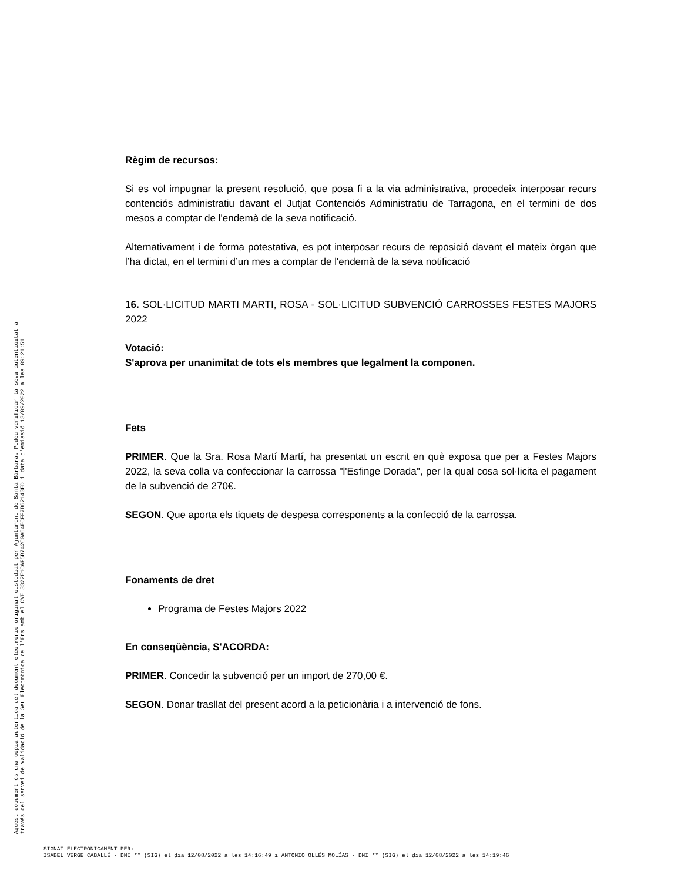Aquest document és una còpia autèntica del document electrònic original custodiat per Ajuntament de Santa Bàrbara. Podeu verificar la seva autenticitat a
través del servei de validació de la Seu Electrònica de l'Ens amb el CVE 3322E1CAF5B742C0A64ECFF7B62143ED i data d'emissió 13/09/2022 a les 09:21:51
Règim de recursos:
Si es vol impugnar la present resolució, que posa fi a la via administrativa, procedeix interposar recurs contenciós administratiu davant el Jutjat Contenciós Administratiu de Tarragona, en el termini de dos mesos a comptar de l'endemà de la seva notificació.
Alternativament i de forma potestativa, es pot interposar recurs de reposició davant el mateix òrgan que l’ha dictat, en el termini d’un mes a comptar de l'endemà de la seva notificació
16. SOL·LICITUD MARTI MARTI, ROSA - SOL·LICITUD SUBVENCIÓ CARROSSES FESTES MAJORS 2022
Votació:
S'aprova per unanimitat de tots els membres que legalment la componen.
Fets
PRIMER. Que la Sra. Rosa Martí Martí, ha presentat un escrit en què exposa que per a Festes Majors 2022, la seva colla va confeccionar la carrossa "l'Esfinge Dorada", per la qual cosa sol·licita el pagament de la subvenció de 270€.
SEGON. Que aporta els tiquets de despesa corresponents a la confecció de la carrossa.
Fonaments de dret
Programa de Festes Majors 2022
En conseqüència, S'ACORDA:
PRIMER. Concedir la subvenció per un import de 270,00 €.
SEGON. Donar trasllat del present acord a la peticionària i a intervenció de fons.
SIGNAT ELECTRÒNICAMENT PER:
ISABEL VERGE CABALLÉ - DNI ** (SIG) el dia 12/08/2022 a les 14:16:49 i ANTONIO OLLÉS MOLÍAS - DNI ** (SIG) el dia 12/08/2022 a les 14:19:46